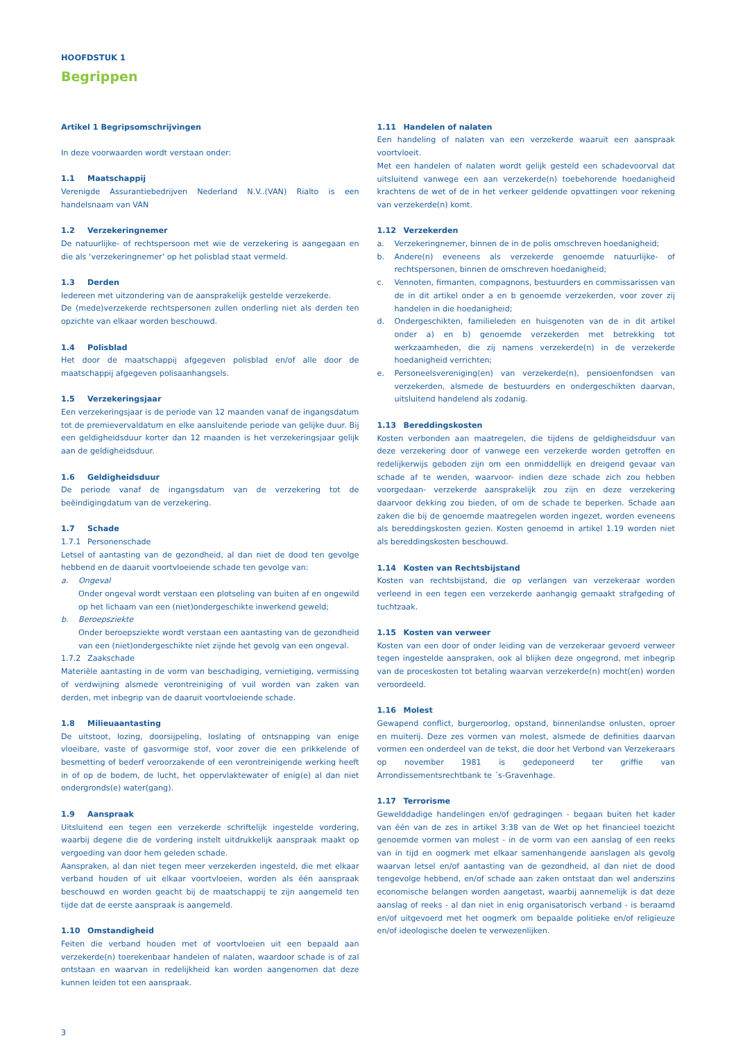HOOFDSTUK 1
Begrippen
Artikel 1 Begripsomschrijvingen
In deze voorwaarden wordt verstaan onder:
1.1 Maatschappij
Verenigde Assurantiebedrijven Nederland N.V..(VAN) Rialto is een handelsnaam van VAN
1.2 Verzekeringnemer
De natuurlijke- of rechtspersoon met wie de verzekering is aangegaan en die als ‘verzekeringnemer’ op het polisblad staat vermeld.
1.3 Derden
Iedereen met uitzondering van de aansprakelijk gestelde verzekerde.
De (mede)verzekerde rechtspersonen zullen onderling niet als derden ten opzichte van elkaar worden beschouwd.
1.4 Polisblad
Het door de maatschappij afgegeven polisblad en/of alle door de maatschappij afgegeven polisaanhangsels.
1.5 Verzekeringsjaar
Een verzekeringsjaar is de periode van 12 maanden vanaf de ingangsdatum tot de premievervaldatum en elke aansluitende periode van gelijke duur. Bij een geldigheidsduur korter dan 12 maanden is het verzekeringsjaar gelijk aan de geldigheidsduur.
1.6 Geldigheidsduur
De periode vanaf de ingangsdatum van de verzekering tot de beëindigingdatum van de verzekering.
1.7 Schade
1.7.1 Personenschade
Letsel of aantasting van de gezondheid, al dan niet de dood ten gevolge hebbend en de daaruit voortvloeiende schade ten gevolge van:
a. Ongeval
Onder ongeval wordt verstaan een plotseling van buiten af en ongewild op het lichaam van een (niet)ondergeschikte inwerkend geweld;
b. Beroepsziekte
Onder beroepsziekte wordt verstaan een aantasting van de gezondheid van een (niet)ondergeschikte niet zijnde het gevolg van een ongeval.
1.7.2 Zaakschade
Materiële aantasting in de vorm van beschadiging, vernietiging, vermissing of verdwijning alsmede verontreiniging of vuil worden van zaken van derden, met inbegrip van de daaruit voortvloeiende schade.
1.8 Milieuaantasting
De uitstoot, lozing, doorsijpeling, loslating of ontsnapping van enige vloeibare, vaste of gasvormige stof, voor zover die een prikkelende of besmetting of bederf veroorzakende of een verontreinigende werking heeft in of op de bodem, de lucht, het oppervlaktewater of enig(e) al dan niet ondergronds(e) water(gang).
1.9 Aanspraak
Uitsluitend een tegen een verzekerde schriftelijk ingestelde vordering, waarbij degene die de vordering instelt uitdrukkelijk aanspraak maakt op vergoeding van door hem geleden schade.
Aanspraken, al dan niet tegen meer verzekerden ingesteld, die met elkaar verband houden of uit elkaar voortvloeien, worden als één aanspraak beschouwd en worden geacht bij de maatschappij te zijn aangemeld ten tijde dat de eerste aanspraak is aangemeld.
1.10 Omstandigheid
Feiten die verband houden met of voortvloeien uit een bepaald aan verzekerde(n) toerekenbaar handelen of nalaten, waardoor schade is of zal ontstaan en waarvan in redelijkheid kan worden aangenomen dat deze kunnen leiden tot een aanspraak.
1.11 Handelen of nalaten
Een handeling of nalaten van een verzekerde waaruit een aanspraak voortvloeit.
Met een handelen of nalaten wordt gelijk gesteld een schadevoorval dat uitsluitend vanwege een aan verzekerde(n) toebehorende hoedanigheid krachtens de wet of de in het verkeer geldende opvattingen voor rekening van verzekerde(n) komt.
1.12 Verzekerden
a. Verzekeringnemer, binnen de in de polis omschreven hoedanigheid;
b. Andere(n) eveneens als verzekerde genoemde natuurlijke- of rechtspersonen, binnen de omschreven hoedanigheid;
c. Vennoten, firmanten, compagnons, bestuurders en commissarissen van de in dit artikel onder a en b genoemde verzekerden, voor zover zij handelen in die hoedanigheid;
d. Ondergeschikten, familieleden en huisgenoten van de in dit artikel onder a) en b) genoemde verzekerden met betrekking tot werkzaamheden, die zij namens verzekerde(n) in de verzekerde hoedanigheid verrichten;
e. Personeelsvereniging(en) van verzekerde(n), pensioenfondsen van verzekerden, alsmede de bestuurders en ondergeschikten daarvan, uitsluitend handelend als zodanig.
1.13 Bereddingskosten
Kosten verbonden aan maatregelen, die tijdens de geldigheidsduur van deze verzekering door of vanwege een verzekerde worden getroffen en redelijkerwijs geboden zijn om een onmiddellijk en dreigend gevaar van schade af te wenden, waarvoor- indien deze schade zich zou hebben voorgedaan- verzekerde aansprakelijk zou zijn en deze verzekering daarvoor dekking zou bieden, of om de schade te beperken. Schade aan zaken die bij de genoemde maatregelen worden ingezet, worden eveneens als bereddingskosten gezien. Kosten genoemd in artikel 1.19 worden niet als bereddingskosten beschouwd.
1.14 Kosten van Rechtsbijstand
Kosten van rechtsbijstand, die op verlangen van verzekeraar worden verleend in een tegen een verzekerde aanhangig gemaakt strafgeding of tuchtzaak.
1.15 Kosten van verweer
Kosten van een door of onder leiding van de verzekeraar gevoerd verweer tegen ingestelde aanspraken, ook al blijken deze ongegrond, met inbegrip van de proceskosten tot betaling waarvan verzekerde(n) mocht(en) worden veroordeeld.
1.16 Molest
Gewapend conflict, burgeroorlog, opstand, binnenlandse onlusten, oproer en muiterij. Deze zes vormen van molest, alsmede de definities daarvan vormen een onderdeel van de tekst, die door het Verbond van Verzekeraars op november 1981 is gedeponeerd ter griffie van Arrondissementsrechtbank te ´s-Gravenhage.
1.17 Terrorisme
Gewelddadige handelingen en/of gedragingen - begaan buiten het kader van één van de zes in artikel 3:38 van de Wet op het financieel toezicht genoemde vormen van molest - in de vorm van een aanslag of een reeks van in tijd en oogmerk met elkaar samenhangende aanslagen als gevolg waarvan letsel en/of aantasting van de gezondheid, al dan niet de dood tengevolge hebbend, en/of schade aan zaken ontstaat dan wel anderszins economische belangen worden aangetast, waarbij aannemelijk is dat deze aanslag of reeks - al dan niet in enig organisatorisch verband - is beraamd en/of uitgevoerd met het oogmerk om bepaalde politieke en/of religieuze en/of ideologische doelen te verwezenlijken.
3